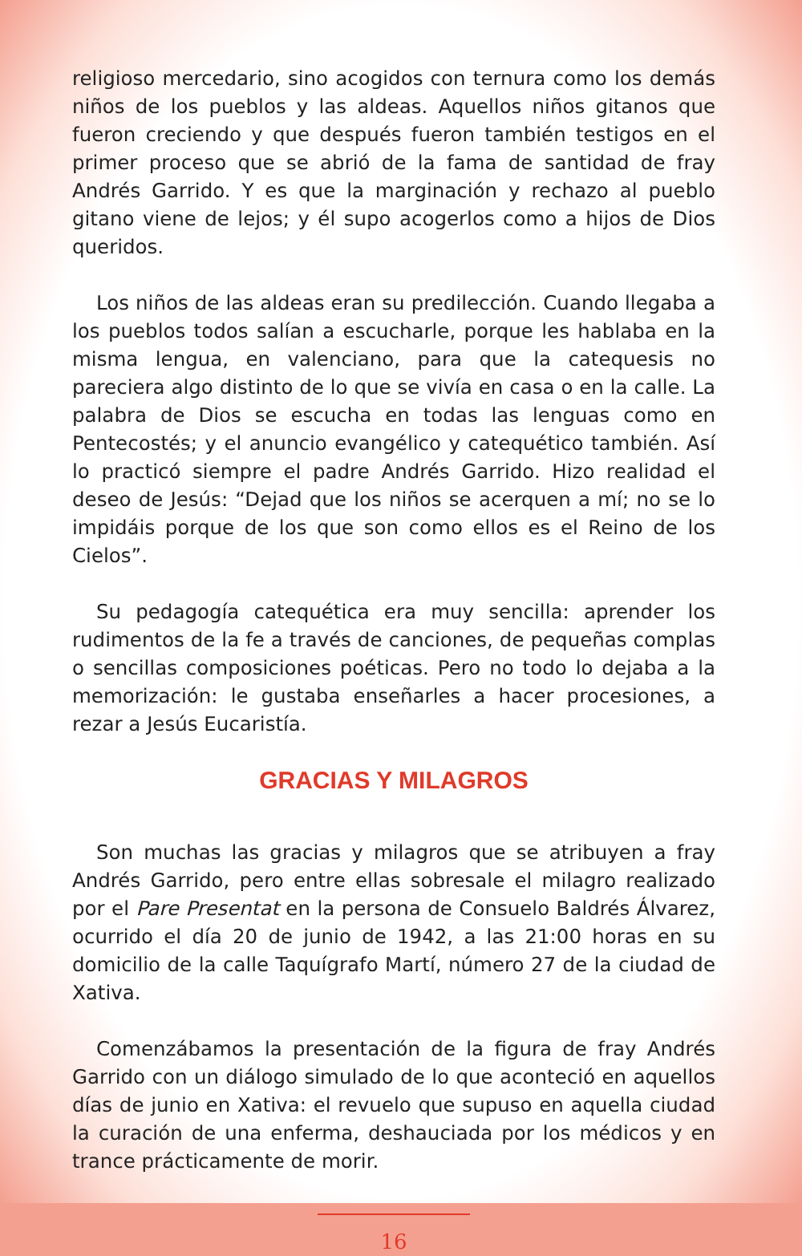religioso mercedario, sino acogidos con ternura como los demás niños de los pueblos y las aldeas. Aquellos niños gitanos que fueron creciendo y que después fueron también testigos en el primer proceso que se abrió de la fama de santidad de fray Andrés Garrido. Y es que la marginación y rechazo al pueblo gitano viene de lejos; y él supo acogerlos como a hijos de Dios queridos.
Los niños de las aldeas eran su predilección. Cuando llegaba a los pueblos todos salían a escucharle, porque les hablaba en la misma lengua, en valenciano, para que la catequesis no pareciera algo distinto de lo que se vivía en casa o en la calle. La palabra de Dios se escucha en todas las lenguas como en Pentecostés; y el anuncio evangélico y catequético también. Así lo practicó siempre el padre Andrés Garrido. Hizo realidad el deseo de Jesús: “Dejad que los niños se acerquen a mí; no se lo impidáis porque de los que son como ellos es el Reino de los Cielos”.
Su pedagogía catequética era muy sencilla: aprender los rudimentos de la fe a través de canciones, de pequeñas complas o sencillas composiciones poéticas. Pero no todo lo dejaba a la memorización: le gustaba enseñarles a hacer procesiones, a rezar a Jesús Eucaristía.
GRACIAS Y MILAGROS
Son muchas las gracias y milagros que se atribuyen a fray Andrés Garrido, pero entre ellas sobresale el milagro realizado por el Pare Presentat en la persona de Consuelo Baldrés Álvarez, ocurrido el día 20 de junio de 1942, a las 21:00 horas en su domicilio de la calle Taquígrafo Martí, número 27 de la ciudad de Xativa.
Comenzábamos la presentación de la figura de fray Andrés Garrido con un diálogo simulado de lo que aconteció en aquellos días de junio en Xativa: el revuelo que supuso en aquella ciudad la curación de una enferma, deshauciada por los médicos y en trance prácticamente de morir.
16